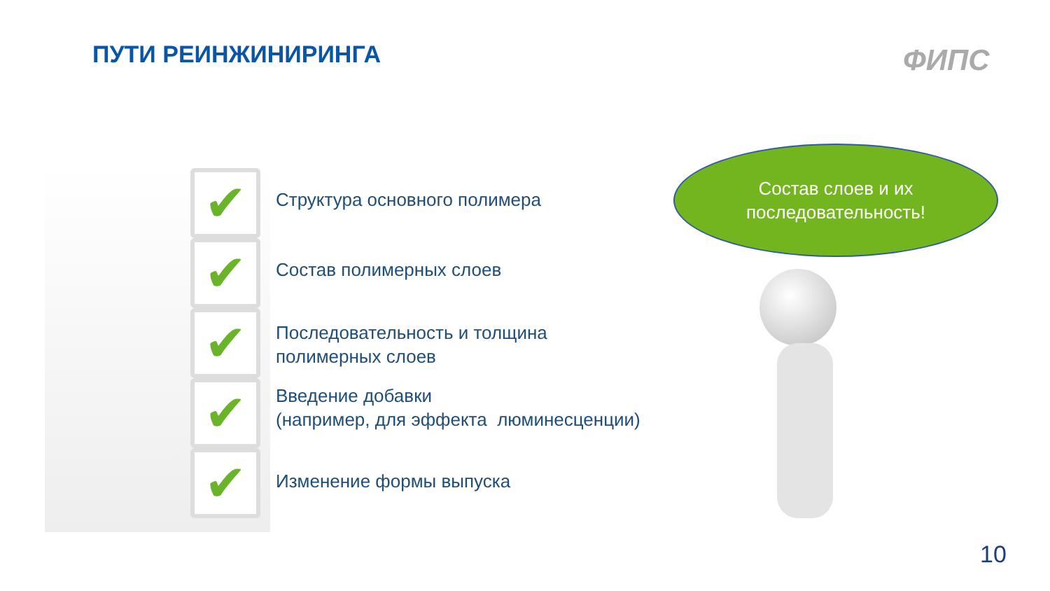ПУТИ РЕИНЖИНИРИНГА ФИПС
✔
✔
✔
✔
✔
Структура основного полимера
Состав полимерных слоев
Последовательность и толщина
полимерных слоев
Введение добавки
(например, для эффекта люминесценции)
Изменение формы выпуска
Состав слоев и их
последовательность!
10